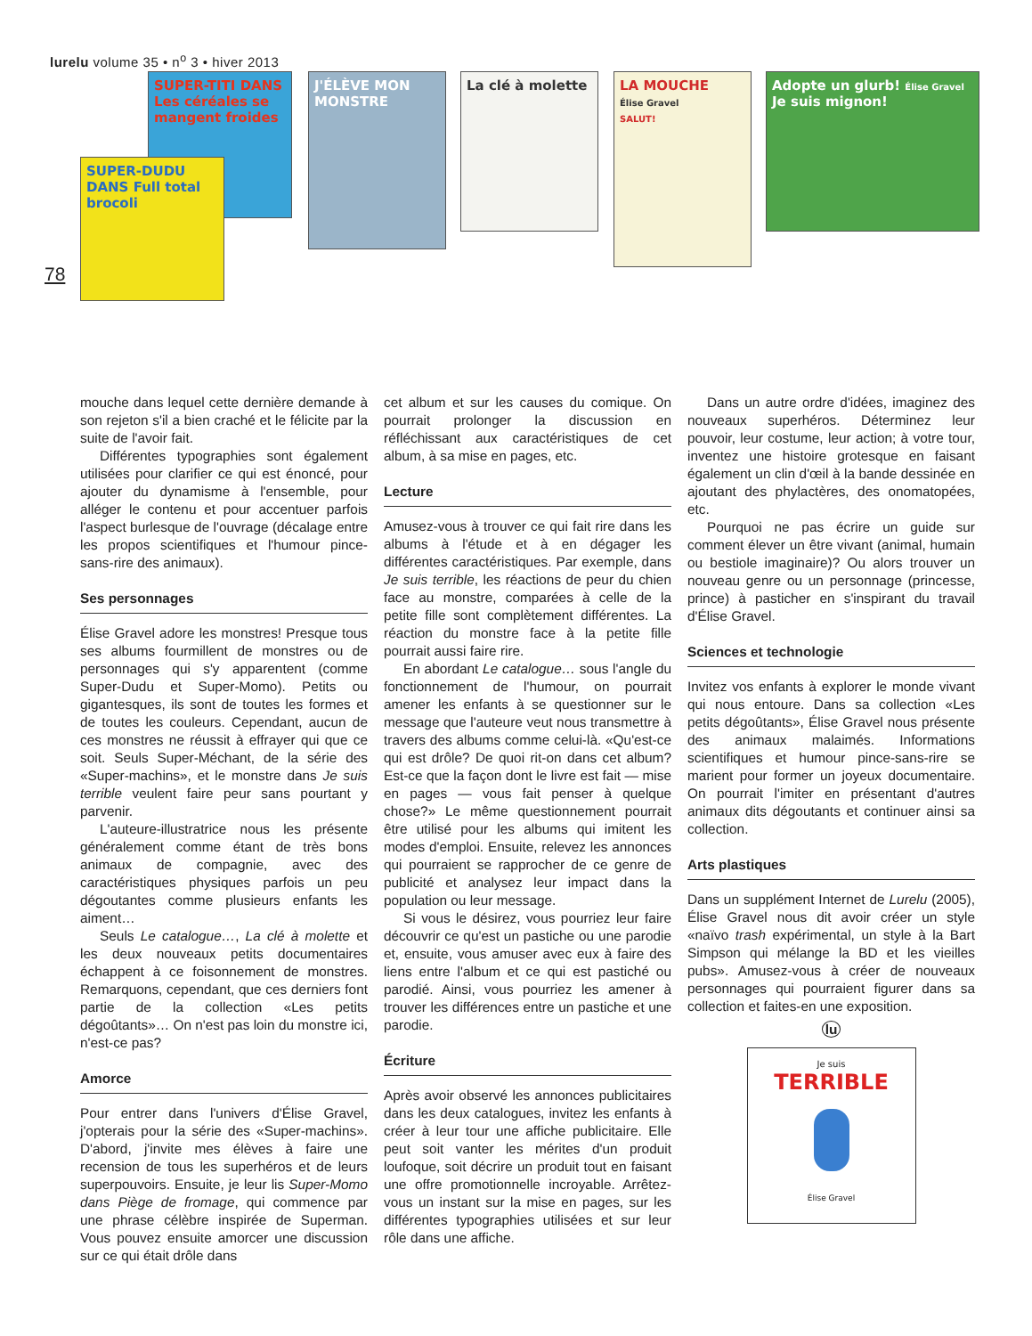lurelu volume 35 • n<sup>o</sup> 3 • hiver 2013
78
SUPER-TITI DANS Les céréales se mangent froides
SUPER-DUDU DANS Full total brocoli
J'ÉLÈVE MON MONSTRE
La clé à molette
LA MOUCHE
Élise Gravel
SALUT!
Adopte un glurb! Élise Gravel Je suis mignon!
mouche dans lequel cette dernière demande à son rejeton s'il a bien craché et le félicite par la suite de l'avoir fait.
Différentes typographies sont également utilisées pour clarifier ce qui est énoncé, pour ajouter du dynamisme à l'ensemble, pour alléger le contenu et pour accentuer parfois l'aspect burlesque de l'ouvrage (décalage entre les propos scientifiques et l'humour pince-sans-rire des animaux).
Ses personnages
Élise Gravel adore les monstres! Presque tous ses albums fourmillent de monstres ou de personnages qui s'y apparentent (comme Super-Dudu et Super-Momo). Petits ou gigantesques, ils sont de toutes les formes et de toutes les couleurs. Cependant, aucun de ces monstres ne réussit à effrayer qui que ce soit. Seuls Super-Méchant, de la série des «Super-machins», et le monstre dans Je suis terrible veulent faire peur sans pourtant y parvenir.
L'auteure-illustratrice nous les présente généralement comme étant de très bons animaux de compagnie, avec des caractéristiques physiques parfois un peu dégoutantes comme plusieurs enfants les aiment…
Seuls Le catalogue…, La clé à molette et les deux nouveaux petits documentaires échappent à ce foisonnement de monstres. Remarquons, cependant, que ces derniers font partie de la collection «Les petits dégoûtants»… On n'est pas loin du monstre ici, n'est-ce pas?
Amorce
Pour entrer dans l'univers d'Élise Gravel, j'opterais pour la série des «Super-machins». D'abord, j'invite mes élèves à faire une recension de tous les superhéros et de leurs superpouvoirs. Ensuite, je leur lis Super-Momo dans Piège de fromage, qui commence par une phrase célèbre inspirée de Superman. Vous pouvez ensuite amorcer une discussion sur ce qui était drôle dans
cet album et sur les causes du comique. On pourrait prolonger la discussion en réfléchissant aux caractéristiques de cet album, à sa mise en pages, etc.
Lecture
Amusez-vous à trouver ce qui fait rire dans les albums à l'étude et à en dégager les différentes caractéristiques. Par exemple, dans Je suis terrible, les réactions de peur du chien face au monstre, comparées à celle de la petite fille sont complètement différentes. La réaction du monstre face à la petite fille pourrait aussi faire rire.
En abordant Le catalogue… sous l'angle du fonctionnement de l'humour, on pourrait amener les enfants à se questionner sur le message que l'auteure veut nous transmettre à travers des albums comme celui-là. «Qu'est-ce qui est drôle? De quoi rit-on dans cet album? Est-ce que la façon dont le livre est fait — mise en pages — vous fait penser à quelque chose?» Le même questionnement pourrait être utilisé pour les albums qui imitent les modes d'emploi. Ensuite, relevez les annonces qui pourraient se rapprocher de ce genre de publicité et analysez leur impact dans la population ou leur message.
Si vous le désirez, vous pourriez leur faire découvrir ce qu'est un pastiche ou une parodie et, ensuite, vous amuser avec eux à faire des liens entre l'album et ce qui est pastiché ou parodié. Ainsi, vous pourriez les amener à trouver les différences entre un pastiche et une parodie.
Écriture
Après avoir observé les annonces publicitaires dans les deux catalogues, invitez les enfants à créer à leur tour une affiche publicitaire. Elle peut soit vanter les mérites d'un produit loufoque, soit décrire un produit tout en faisant une offre promotionnelle incroyable. Arrêtez-vous un instant sur la mise en pages, sur les différentes typographies utilisées et sur leur rôle dans une affiche.
Dans un autre ordre d'idées, imaginez des nouveaux superhéros. Déterminez leur pouvoir, leur costume, leur action; à votre tour, inventez une histoire grotesque en faisant également un clin d'œil à la bande dessinée en ajoutant des phylactères, des onomatopées, etc.
Pourquoi ne pas écrire un guide sur comment élever un être vivant (animal, humain ou bestiole imaginaire)? Ou alors trouver un nouveau genre ou un personnage (princesse, prince) à pasticher en s'inspirant du travail d'Élise Gravel.
Sciences et technologie
Invitez vos enfants à explorer le monde vivant qui nous entoure. Dans sa collection «Les petits dégoûtants», Élise Gravel nous présente des animaux malaimés. Informations scientifiques et humour pince-sans-rire se marient pour former un joyeux documentaire. On pourrait l'imiter en présentant d'autres animaux dits dégoutants et continuer ainsi sa collection.
Arts plastiques
Dans un supplément Internet de Lurelu (2005), Élise Gravel nous dit avoir créer un style «naïvo trash expérimental, un style à la Bart Simpson qui mélange la BD et les vieilles pubs». Amusez-vous à créer de nouveaux personnages qui pourraient figurer dans sa collection et faites-en une exposition.
lu
Je suis
TERRIBLE
Élise Gravel